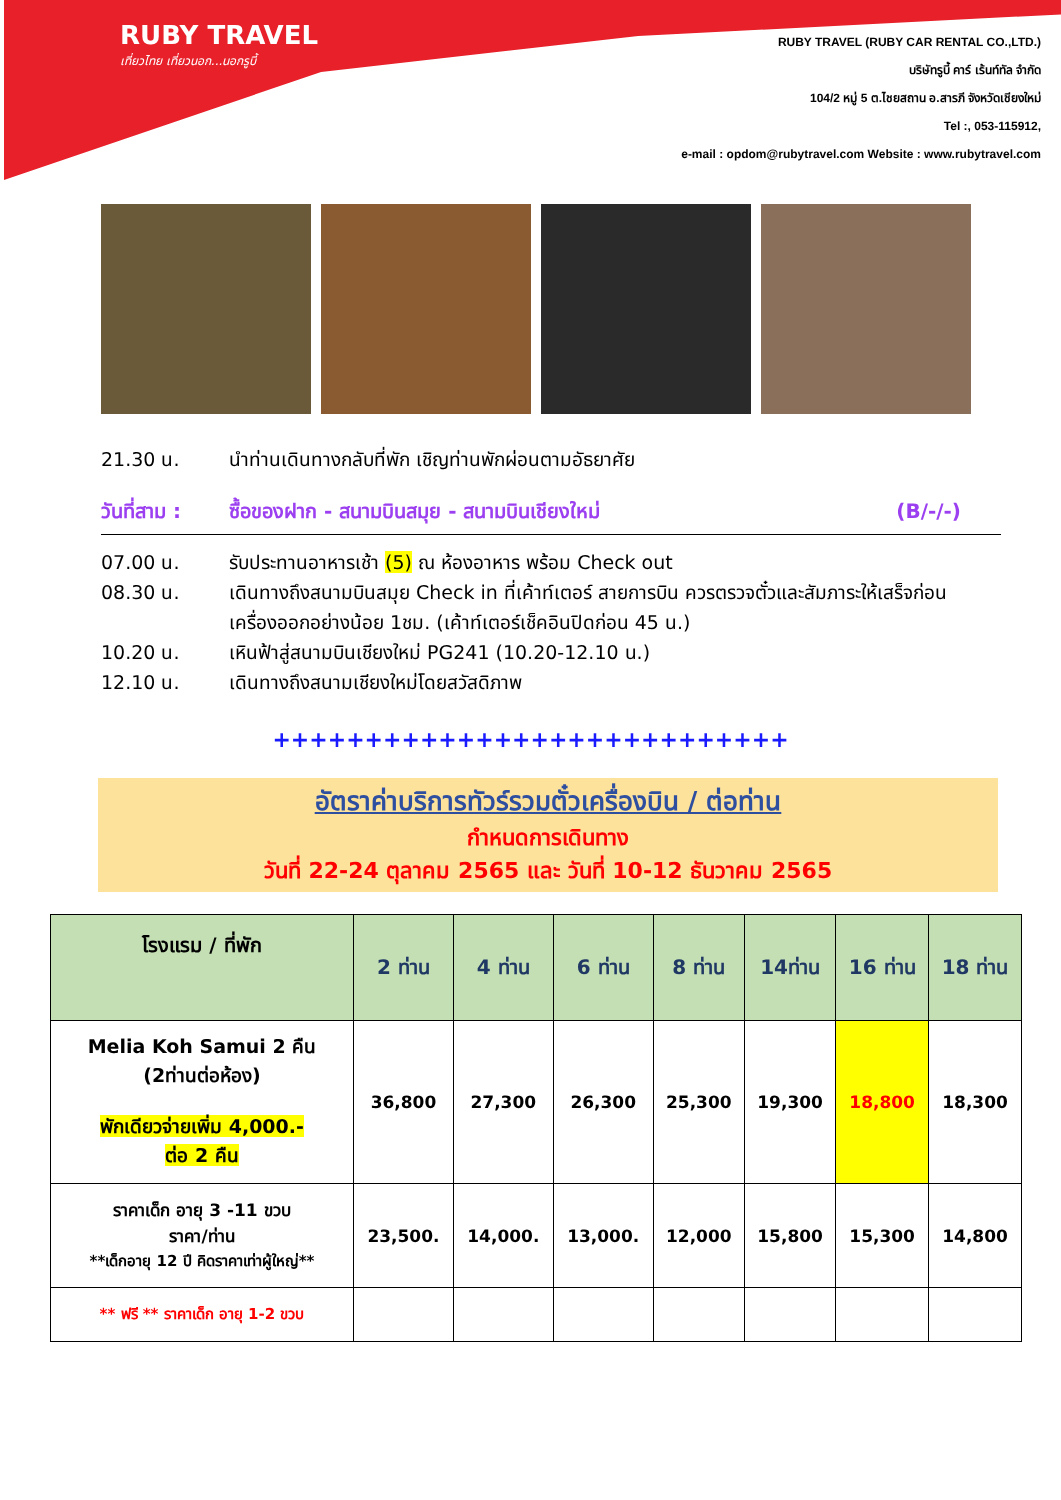RUBY TRAVEL
เที่ยวไทย เที่ยวนอก...นอกรูบี้
RUBY TRAVEL (RUBY CAR RENTAL CO.,LTD.)
บริษัทรูบี้ คาร์ เร้นท์ทัล จำกัด
104/2 หมู่ 5 ต.ไชยสถาน อ.สารภี จังหวัดเชียงใหม่
Tel :, 053-115912,
e-mail : opdom@rubytravel.com Website : www.rubytravel.com
21.30 น. นำท่านเดินทางกลับที่พัก เชิญท่านพักผ่อนตามอัธยาศัย
วันที่สาม : ซื้อของฝาก - สนามบินสมุย - สนามบินเชียงใหม่ (B/-/-)
07.00 น. รับประทานอาหารเช้า (5) ณ ห้องอาหาร พร้อม Check out
08.30 น. เดินทางถึงสนามบินสมุย Check in ที่เค้าท์เตอร์ สายการบิน ควรตรวจตั๋วและสัมภาระให้เสร็จก่อนเครื่องออกอย่างน้อย 1ชม. (เค้าท์เตอร์เช็คอินปิดก่อน 45 น.)
10.20 น. เหินฟ้าสู่สนามบินเชียงใหม่ PG241 (10.20-12.10 น.)
12.10 น. เดินทางถึงสนามเชียงใหม่โดยสวัสดิภาพ
++++++++++++++++++++++++++++
อัตราค่าบริการทัวร์รวมตั๋วเครื่องบิน / ต่อท่าน
กำหนดการเดินทาง
วันที่ 22-24 ตุลาคม 2565 และ วันที่ 10-12 ธันวาคม 2565
| โรงแรม / ที่พัก | 2 ท่าน | 4 ท่าน | 6 ท่าน | 8 ท่าน | 14ท่าน | 16 ท่าน | 18 ท่าน |
| --- | --- | --- | --- | --- | --- | --- | --- |
| Melia Koh Samui 2 คืน (2ท่านต่อห้อง) พักเดียวจ่ายเพิ่ม 4,000.- ต่อ 2 คืน | 36,800 | 27,300 | 26,300 | 25,300 | 19,300 | 18,800 | 18,300 |
| ราคาเด็ก อายุ 3 -11 ขวบ ราคา/ท่าน **เด็กอายุ 12 ปี คิดราคาเท่าผู้ใหญ่** | 23,500. | 14,000. | 13,000. | 12,000 | 15,800 | 15,300 | 14,800 |
| ** ฟรี ** ราคาเด็ก อายุ 1-2 ขวบ | | | | | | | |